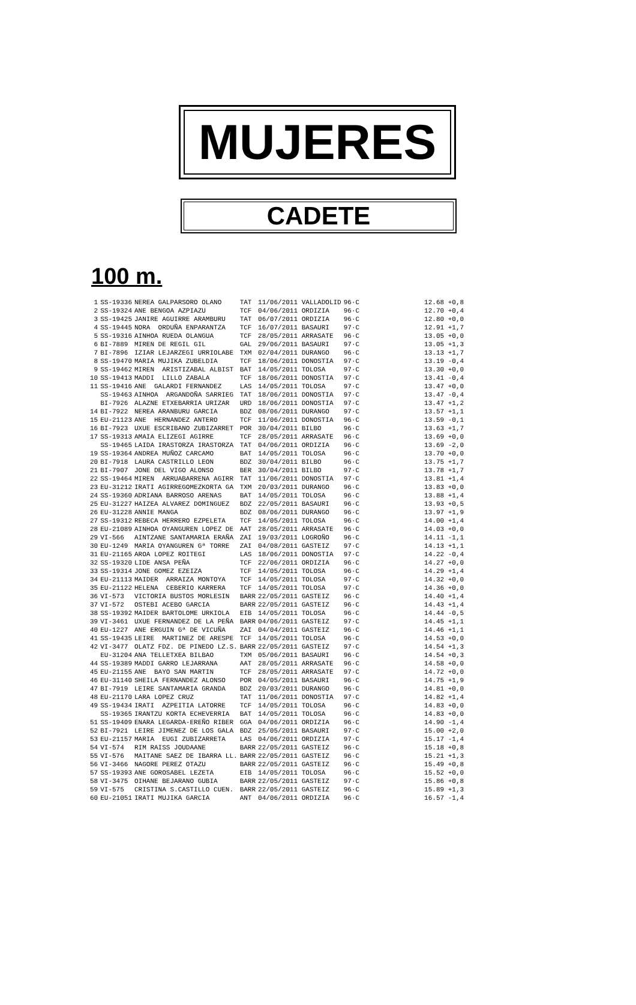MUJERES
CADETE
100 m.
| 1 | SS-19336 | NEREA GALPARSORO OLANO | TAT | 11/06/2011 VALLADOLID | 96·C | | 12.68 +0,8 |
| 2 | SS-19324 | ANE BENGOA AZPIAZU | TCF | 04/06/2011 ORDIZIA | 96·C | | 12.70 +0,4 |
| 3 | SS-19425 | JANIRE AGUIRRE ARAMBURU | TAT | 06/07/2011 ORDIZIA | 96·C | | 12.80 +0,0 |
| 4 | SS-19445 | NORA ORDUÑA ENPARANTZA | TCF | 16/07/2011 BASAURI | 97·C | | 12.91 +1,7 |
| 5 | SS-19316 | AINHOA RUEDA OLANGUA | TCF | 28/05/2011 ARRASATE | 96·C | | 13.05 +0,0 |
| 6 | BI-7889 | MIREN DE REGIL GIL | GAL | 29/06/2011 BASAURI | 97·C | | 13.05 +1,3 |
| 7 | BI-7896 | IZIAR LEJARZEGI URRIOLABE | TXM | 02/04/2011 DURANGO | 96·C | | 13.13 +1,7 |
| 8 | SS-19470 | MARIA MUJIKA ZUBELDIA | TCF | 18/06/2011 DONOSTIA | 97·C | | 13.19 -0,4 |
| 9 | SS-19462 | MIREN ARISTIZABAL ALBIST | BAT | 14/05/2011 TOLOSA | 97·C | | 13.30 +0,0 |
| 10 | SS-19413 | MADDI LILLO ZABALA | TCF | 18/06/2011 DONOSTIA | 97·C | | 13.41 -0,4 |
| 11 | SS-19416 | ANE GALARDI FERNANDEZ | LAS | 14/05/2011 TOLOSA | 97·C | | 13.47 +0,0 |
| | SS-19463 | AINHOA ARGANDOÑA SARRIEG | TAT | 18/06/2011 DONOSTIA | 97·C | | 13.47 -0,4 |
| | BI-7926 | ALAZNE ETXEBARRIA URIZAR | URD | 18/06/2011 DONOSTIA | 97·C | | 13.47 +1,2 |
| 14 | BI-7922 | NEREA ARANBURU GARCIA | BDZ | 08/06/2011 DURANGO | 97·C | | 13.57 +1,1 |
| 15 | EU-21123 | ANE HERNANDEZ ANTERO | TCF | 11/06/2011 DONOSTIA | 96·C | | 13.59 -0,1 |
| 16 | BI-7923 | UXUE ESCRIBANO ZUBIZARRET | POR | 30/04/2011 BILBO | 96·C | | 13.63 +1,7 |
| 17 | SS-19313 | AMAIA ELIZEGI AGIRRE | TCF | 28/05/2011 ARRASATE | 96·C | | 13.69 +0,0 |
| | SS-19465 | LAIDA IRASTORZA IRASTORZA | TAT | 04/06/2011 ORDIZIA | 96·C | | 13.69 -2,0 |
| 19 | SS-19364 | ANDREA MUÑOZ CARCAMO | BAT | 14/05/2011 TOLOSA | 96·C | | 13.70 +0,0 |
| 20 | BI-7918 | LAURA CASTRILLO LEON | BDZ | 30/04/2011 BILBO | 96·C | | 13.75 +1,7 |
| 21 | BI-7907 | JONE DEL VIGO ALONSO | BER | 30/04/2011 BILBO | 97·C | | 13.78 +1,7 |
| 22 | SS-19464 | MIREN ARRUABARRENA AGIRR | TAT | 11/06/2011 DONOSTIA | 97·C | | 13.81 +1,4 |
| 23 | EU-31212 | IRATI AGIRREGOMEZKORTA GA | TXM | 20/03/2011 DURANGO | 96·C | | 13.83 +0,0 |
| 24 | SS-19360 | ADRIANA BARROSO ARENAS | BAT | 14/05/2011 TOLOSA | 96·C | | 13.88 +1,4 |
| 25 | EU-31227 | HAIZEA ALVAREZ DOMINGUEZ | BDZ | 22/05/2011 BASAURI | 96·C | | 13.93 +0,5 |
| 26 | EU-31228 | ANNIE MANGA | BDZ | 08/06/2011 DURANGO | 96·C | | 13.97 +1,9 |
| 27 | SS-19312 | REBECA HERRERO EZPELETA | TCF | 14/05/2011 TOLOSA | 96·C | | 14.00 +1,4 |
| 28 | EU-21089 | AINHOA OYANGUREN LOPEZ DE | AAT | 28/05/2011 ARRASATE | 96·C | | 14.03 +0,0 |
| 29 | VI-566 | AINTZANE SANTAMARIA ERAÑA | ZAI | 19/03/2011 LOGROÑO | 96·C | | 14.11 -1,1 |
| 30 | EU-1249 | MARIA OYANGUREN Gª TORRE | ZAI | 04/08/2011 GASTEIZ | 97·C | | 14.13 +1,1 |
| 31 | EU-21165 | AROA LOPEZ ROITEGI | LAS | 18/06/2011 DONOSTIA | 97·C | | 14.22 -0,4 |
| 32 | SS-19320 | LIDE ANSA PEÑA | TCF | 22/06/2011 ORDIZIA | 96·C | | 14.27 +0,0 |
| 33 | SS-19314 | JONE GOMEZ EZEIZA | TCF | 14/05/2011 TOLOSA | 96·C | | 14.29 +1,4 |
| 34 | EU-21113 | MAIDER ARRAIZA MONTOYA | TCF | 14/05/2011 TOLOSA | 97·C | | 14.32 +0,0 |
| 35 | EU-21122 | HELENA CEBERIO KARRERA | TCF | 14/05/2011 TOLOSA | 97·C | | 14.36 +0,0 |
| 36 | VI-573 | VICTORIA BUSTOS MORLESIN | BARR | 22/05/2011 GASTEIZ | 96·C | | 14.40 +1,4 |
| 37 | VI-572 | OSTEBI ACEBO GARCIA | BARR | 22/05/2011 GASTEIZ | 96·C | | 14.43 +1,4 |
| 38 | SS-19392 | MAIDER BARTOLOME URKIOLA | EIB | 14/05/2011 TOLOSA | 96·C | | 14.44 -0,5 |
| 39 | VI-3461 | UXUE FERNANDEZ DE LA PEÑA | BARR | 04/06/2011 GASTEIZ | 97·C | | 14.45 +1,1 |
| 40 | EU-1227 | ANE ERGUIN Gª DE VICUÑA | ZAI | 04/04/2011 GASTEIZ | 96·C | | 14.46 +1,1 |
| 41 | SS-19435 | LEIRE MARTINEZ DE ARESPE | TCF | 14/05/2011 TOLOSA | 96·C | | 14.53 +0,0 |
| 42 | VI-3477 | OLATZ FDZ. DE PINEDO LZ.S. | BARR | 22/05/2011 GASTEIZ | 97·C | | 14.54 +1,3 |
| | EU-31204 | ANA TELLETXEA BILBAO | TXM | 05/06/2011 BASAURI | 96·C | | 14.54 +0,3 |
| 44 | SS-19389 | MADDI GARRO LEJARRANA | AAT | 28/05/2011 ARRASATE | 96·C | | 14.58 +0,0 |
| 45 | EU-21155 | ANE BAYO SAN MARTIN | TCF | 28/05/2011 ARRASATE | 97·C | | 14.72 +0,0 |
| 46 | EU-31140 | SHEILA FERNANDEZ ALONSO | POR | 04/05/2011 BASAURI | 96·C | | 14.75 +1,9 |
| 47 | BI-7919 | LEIRE SANTAMARIA GRANDA | BDZ | 20/03/2011 DURANGO | 96·C | | 14.81 +0,0 |
| 48 | EU-21170 | LARA LOPEZ CRUZ | TAT | 11/06/2011 DONOSTIA | 97·C | | 14.82 +1,4 |
| 49 | SS-19434 | IRATI AZPEITIA LATORRE | TCF | 14/05/2011 TOLOSA | 96·C | | 14.83 +0,0 |
| | SS-19365 | IRANTZU KORTA ECHEVERRIA | BAT | 14/05/2011 TOLOSA | 96·C | | 14.83 +0,0 |
| 51 | SS-19409 | ENARA LEGARDA-EREÑO RIBER | GGA | 04/06/2011 ORDIZIA | 96·C | | 14.90 -1,4 |
| 52 | BI-7921 | LEIRE JIMENEZ DE LOS GALA | BDZ | 25/05/2011 BASAURI | 97·C | | 15.00 +2,0 |
| 53 | EU-21157 | MARIA EUGI ZUBIZARRETA | LAS | 04/06/2011 ORDIZIA | 97·C | | 15.17 -1,4 |
| 54 | VI-574 | RIM RAISS JOUDAANE | BARR | 22/05/2011 GASTEIZ | 96·C | | 15.18 +0,8 |
| 55 | VI-576 | MAITANE SAEZ DE IBARRA LL. | BARR | 22/05/2011 GASTEIZ | 96·C | | 15.21 +1,3 |
| 56 | VI-3466 | NAGORE PEREZ OTAZU | BARR | 22/05/2011 GASTEIZ | 96·C | | 15.49 +0,8 |
| 57 | SS-19393 | ANE GOROSABEL LEZETA | EIB | 14/05/2011 TOLOSA | 96·C | | 15.52 +0,0 |
| 58 | VI-3475 | OIHANE BEJARANO GUBIA | BARR | 22/05/2011 GASTEIZ | 97·C | | 15.86 +0,8 |
| 59 | VI-575 | CRISTINA S.CASTILLO CUEN. | BARR | 22/05/2011 GASTEIZ | 96·C | | 15.89 +1,3 |
| 60 | EU-21051 | IRATI MUJIKA GARCIA | ANT | 04/06/2011 ORDIZIA | 96·C | | 16.57 -1,4 |